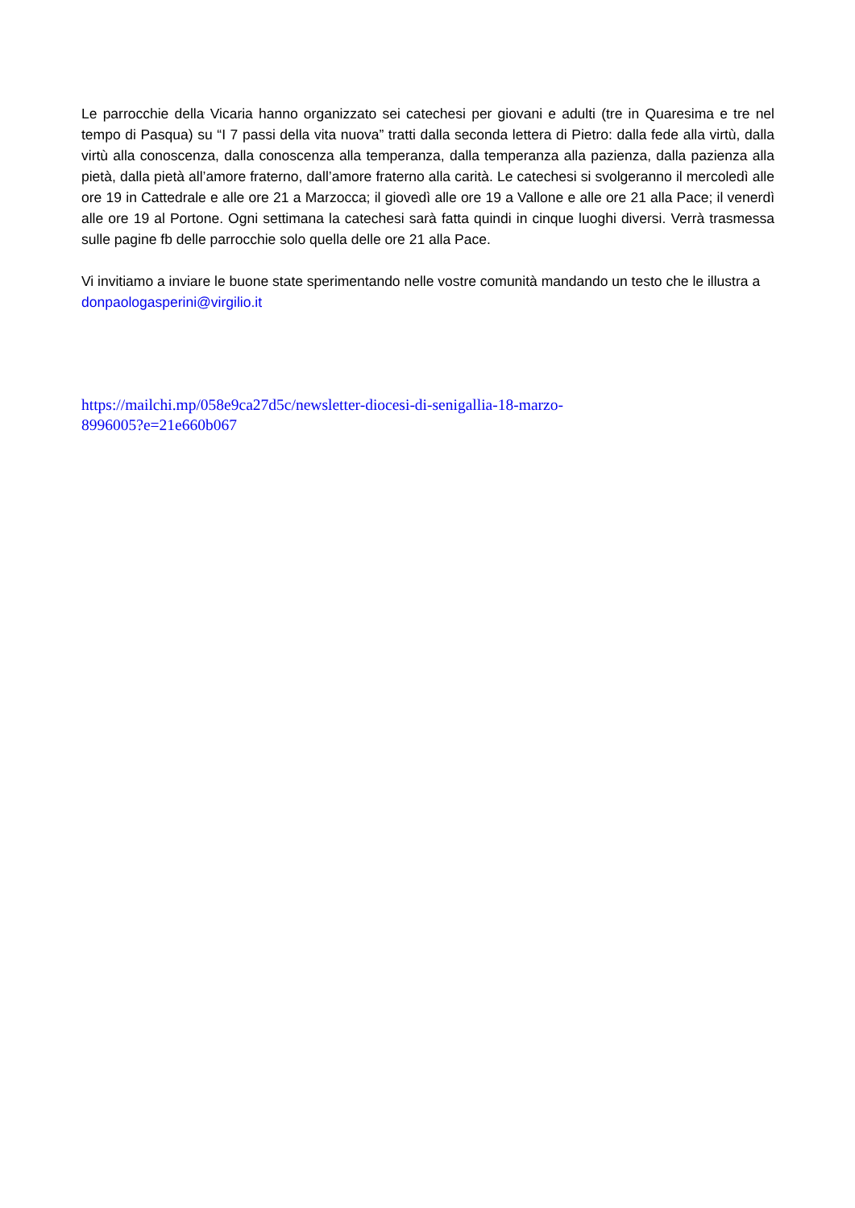Le parrocchie della Vicaria hanno organizzato sei catechesi per giovani e adulti (tre in Quaresima e tre nel tempo di Pasqua) su “I 7 passi della vita nuova” tratti dalla seconda lettera di Pietro: dalla fede alla virtù, dalla virtù alla conoscenza, dalla conoscenza alla temperanza, dalla temperanza alla pazienza, dalla pazienza alla pietà, dalla pietà all’amore fraterno, dall’amore fraterno alla carità. Le catechesi si svolgeranno il mercoledì alle ore 19 in Cattedrale e alle ore 21 a Marzocca; il giovedì alle ore 19 a Vallone e alle ore 21 alla Pace; il venerdì alle ore 19 al Portone. Ogni settimana la catechesi sarà fatta quindi in cinque luoghi diversi. Verrà trasmessa sulle pagine fb delle parrocchie solo quella delle ore 21 alla Pace.
Vi invitiamo a inviare le buone state sperimentando nelle vostre comunità mandando un testo che le illustra a donpaologasperini@virgilio.it
https://mailchi.mp/058e9ca27d5c/newsletter-diocesi-di-senigallia-18-marzo-
8996005?e=21e660b067